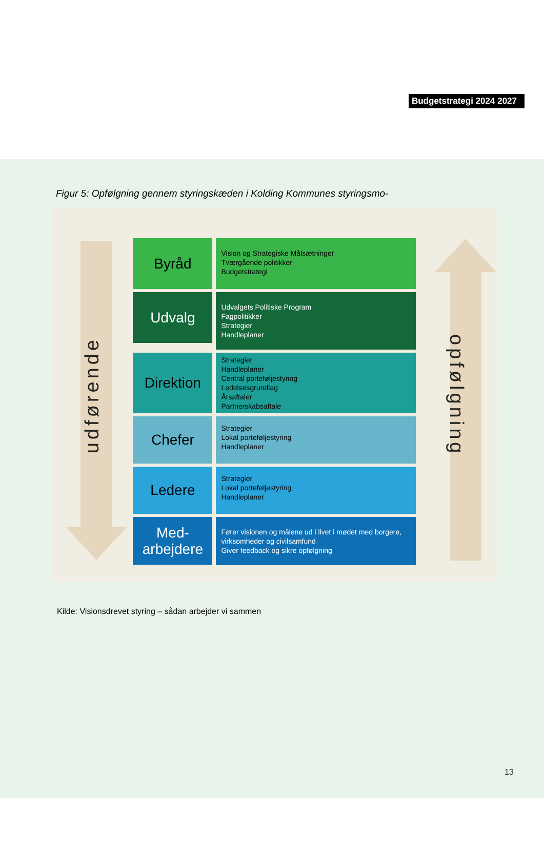Budgetstrategi 2024 2027
Figur 5: Opfølgning gennem styringskæden i Kolding Kommunes styringsmo-
udførende
Byråd
Vision og Strategiske Målsætninger
Tværgående politikker
Budgetstrategi
Udvalg
Udvalgets Politiske Program
Fagpolitikker
Strategier
Handleplaner
Direktion
Strategier
Handleplaner
Central porteføljestyring
Ledelsesgrundlag
Årsaftaler
Partnerskabsaftale
Chefer
Strategier
Lokal porteføljestyring
Handleplaner
Ledere
Strategier
Lokal porteføljestyring
Handleplaner
Med-
arbejdere
Fører visionen og målene ud i livet i mødet med borgere, virksomheder og civilsamfund
Giver feedback og sikre opfølgning
opfølgning
Kilde: Visionsdrevet styring – sådan arbejder vi sammen
13